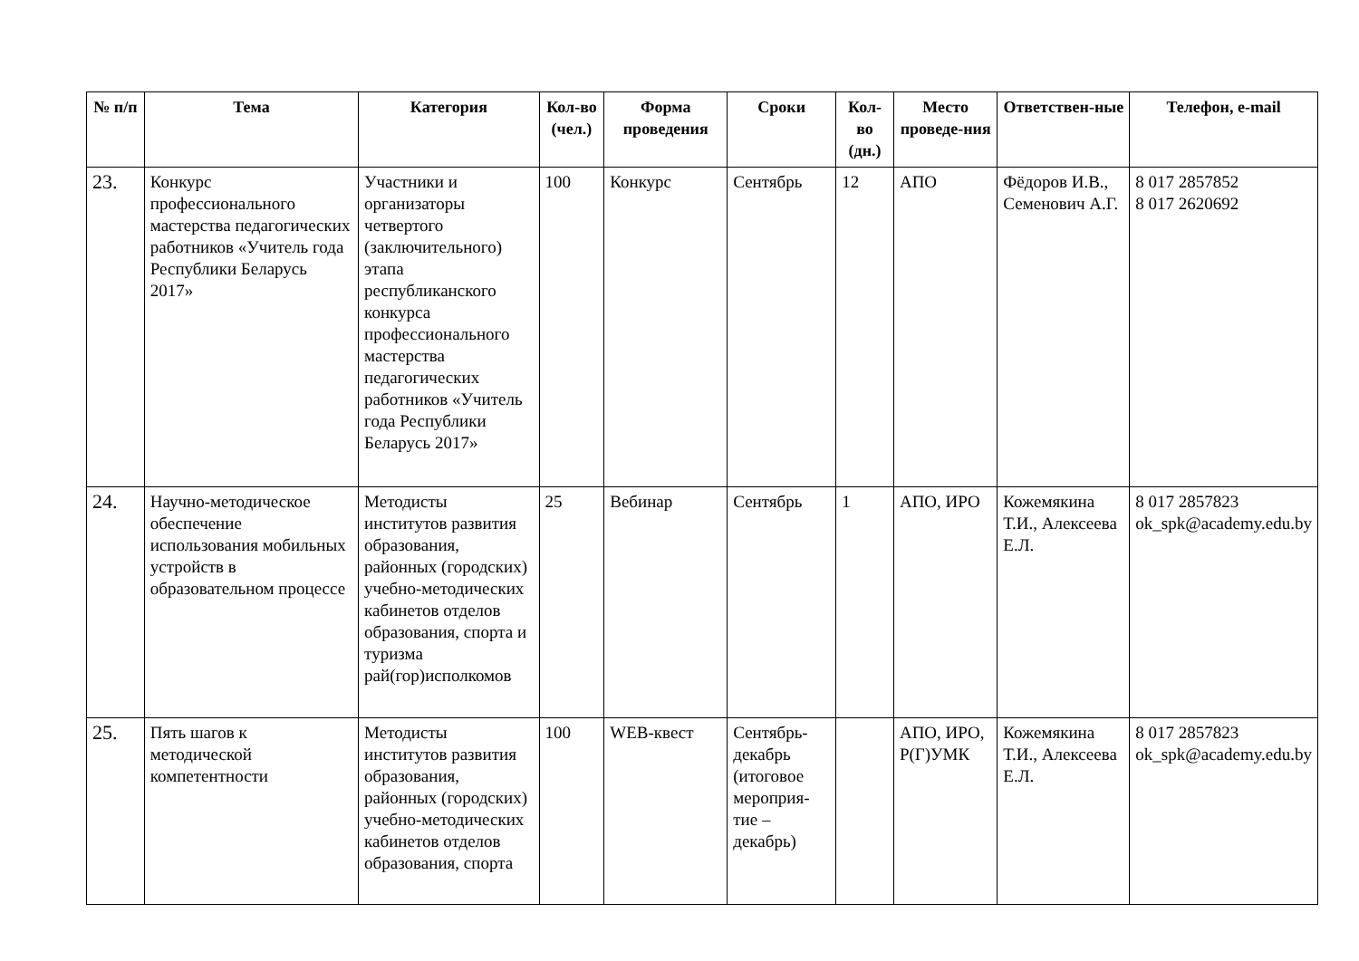| № п/п | Тема | Категория | Кол-во (чел.) | Форма проведения | Сроки | Кол-во (дн.) | Место проведе-ния | Ответствен-ные | Телефон, e-mail |
| --- | --- | --- | --- | --- | --- | --- | --- | --- | --- |
| 23. | Конкурс профессионального мастерства педагогических работников «Учитель года Республики Беларусь 2017» | Участники и организаторы четвертого (заключительного) этапа республиканского конкурса профессионального мастерства педагогических работников «Учитель года Республики Беларусь 2017» | 100 | Конкурс | Сентябрь | 12 | АПО | Фёдоров И.В., Семенович А.Г. | 8 017 2857852 8 017 2620692 |
| 24. | Научно-методическое обеспечение использования мобильных устройств в образовательном процессе | Методисты институтов развития образования, районных (городских) учебно-методических кабинетов отделов образования, спорта и туризма рай(гор)исполкомов | 25 | Вебинар | Сентябрь | 1 | АПО, ИРО | Кожемякина Т.И., Алексеева Е.Л. | 8 017 2857823 ok_spk@academy.edu.by |
| 25. | Пять шагов к методической компетентности | Методисты институтов развития образования, районных (городских) учебно-методических кабинетов отделов образования, спорта | 100 | WEB-квест | Сентябрь-декабрь (итоговое мероприя-тие – декабрь) | | АПО, ИРО, Р(Г)УМК | Кожемякина Т.И., Алексеева Е.Л. | 8 017 2857823 ok_spk@academy.edu.by |